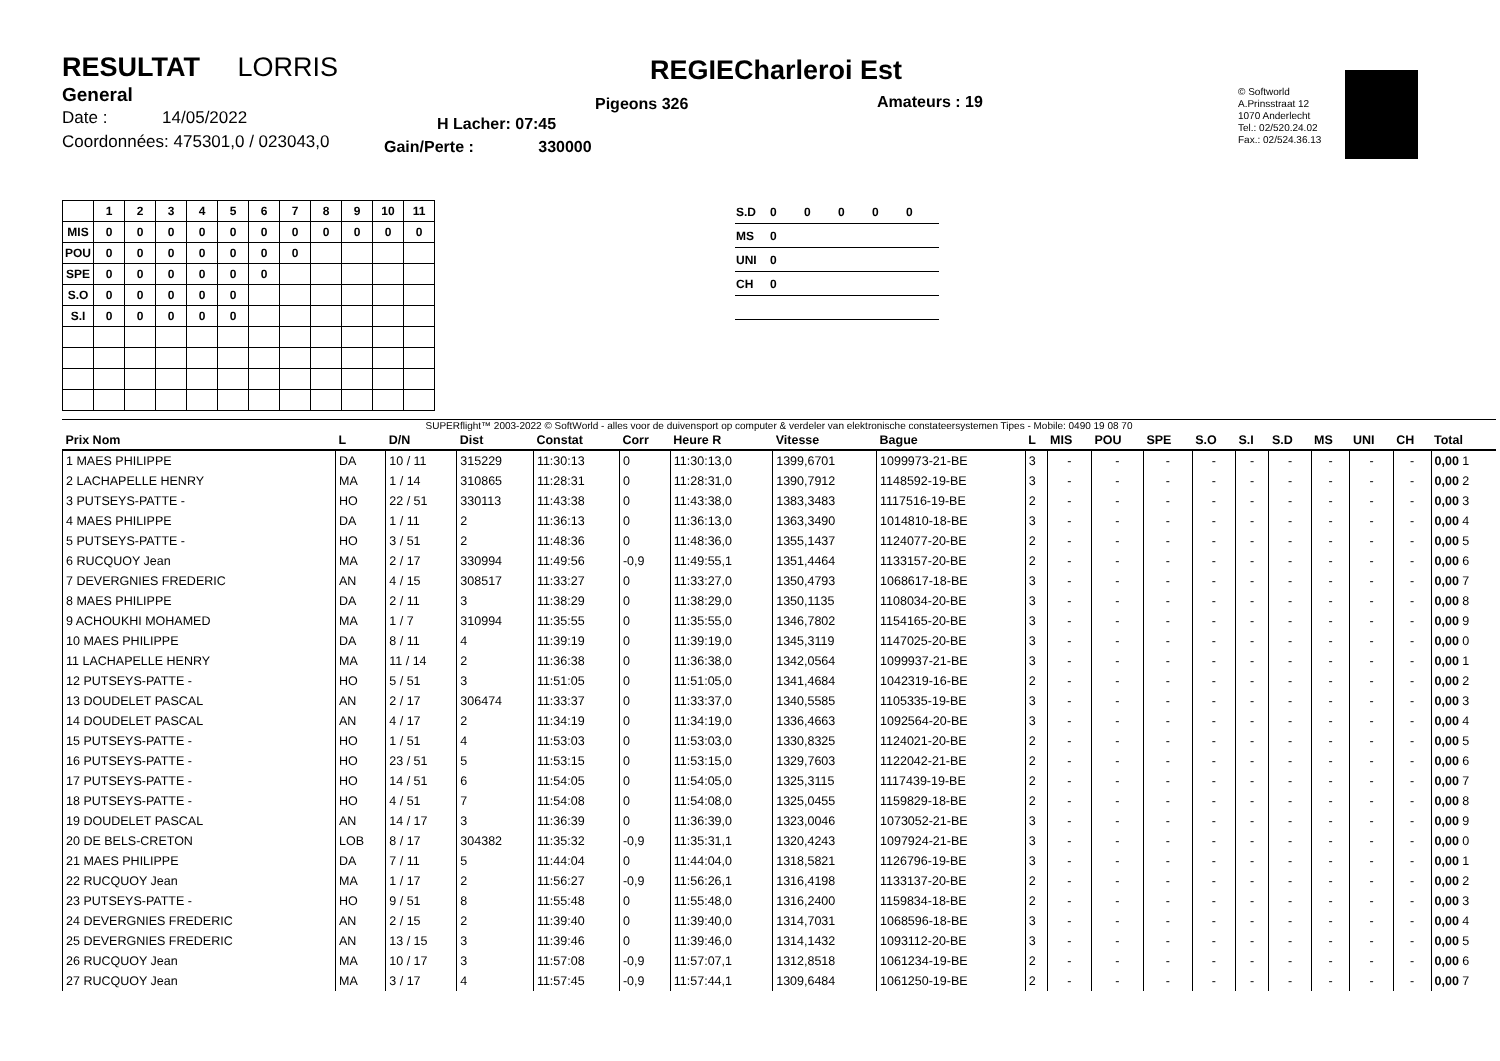RESULTAT LORRIS
General
Date : 14/05/2022
Coordonnées: 475301,0 / 023043,0
H Lacher: 07:45
Gain/Perte : 330000
REGIECharleroi Est
Pigeons 326 Amateurs : 19
© Softworld
A.Prinsstraat 12
1070 Anderlecht
Tel.: 02/520.24.02
Fax.: 02/524.36.13
| | 1 | 2 | 3 | 4 | 5 | 6 | 7 | 8 | 9 | 10 | 11 |
| --- | --- | --- | --- | --- | --- | --- | --- | --- | --- | --- | --- |
| MIS | 0 | 0 | 0 | 0 | 0 | 0 | 0 | 0 | 0 | 0 | 0 |
| POU | 0 | 0 | 0 | 0 | 0 | 0 | 0 | | | | |
| SPE | 0 | 0 | 0 | 0 | 0 | 0 | | | | | |
| S.O | 0 | 0 | 0 | 0 | 0 | | | | | | |
| S.I | 0 | 0 | 0 | 0 | 0 | | | | | | |
| S.D | 0 | 0 | 0 | 0 | 0 |
| MS | 0 | | | | |
| UNI | 0 | | | | |
| CH | 0 | | | | |
SUPERflight™ 2003-2022 © SoftWorld - alles voor de duivensport op computer & verdeler van elektronische constateersystemen Tipes - Mobile: 0490 19 08 70
| Prix Nom | L | D/N | Dist | Constat | Corr | Heure R | Vitesse | Bague | L | MIS | POU | SPE | S.O | S.I | S.D | MS | UNI | CH | Total |
| --- | --- | --- | --- | --- | --- | --- | --- | --- | --- | --- | --- | --- | --- | --- | --- | --- | --- | --- | --- |
| 1 MAES PHILIPPE | DA | 10 / 11 | 315229 | 11:30:13 | 0 | 11:30:13,0 | 1399,6701 | 1099973-21-BE | 3 | - | - | - | - | - | - | - | - | - | 0,00 1 |
| 2 LACHAPELLE HENRY | MA | 1 / 14 | 310865 | 11:28:31 | 0 | 11:28:31,0 | 1390,7912 | 1148592-19-BE | 3 | - | - | - | - | - | - | - | - | - | 0,00 2 |
| 3 PUTSEYS-PATTE - | HO | 22 / 51 | 330113 | 11:43:38 | 0 | 11:43:38,0 | 1383,3483 | 1117516-19-BE | 2 | - | - | - | - | - | - | - | - | - | 0,00 3 |
| 4 MAES PHILIPPE | DA | 1 / 11 | 2 | 11:36:13 | 0 | 11:36:13,0 | 1363,3490 | 1014810-18-BE | 3 | - | - | - | - | - | - | - | - | - | 0,00 4 |
| 5 PUTSEYS-PATTE - | HO | 3 / 51 | 2 | 11:48:36 | 0 | 11:48:36,0 | 1355,1437 | 1124077-20-BE | 2 | - | - | - | - | - | - | - | - | - | 0,00 5 |
| 6 RUCQUOY Jean | MA | 2 / 17 | 330994 | 11:49:56 | -0,9 | 11:49:55,1 | 1351,4464 | 1133157-20-BE | 2 | - | - | - | - | - | - | - | - | - | 0,00 6 |
| 7 DEVERGNIES FREDERIC | AN | 4 / 15 | 308517 | 11:33:27 | 0 | 11:33:27,0 | 1350,4793 | 1068617-18-BE | 3 | - | - | - | - | - | - | - | - | - | 0,00 7 |
| 8 MAES PHILIPPE | DA | 2 / 11 | 3 | 11:38:29 | 0 | 11:38:29,0 | 1350,1135 | 1108034-20-BE | 3 | - | - | - | - | - | - | - | - | - | 0,00 8 |
| 9 ACHOUKHI MOHAMED | MA | 1 / 7 | 310994 | 11:35:55 | 0 | 11:35:55,0 | 1346,7802 | 1154165-20-BE | 3 | - | - | - | - | - | - | - | - | - | 0,00 9 |
| 10 MAES PHILIPPE | DA | 8 / 11 | 4 | 11:39:19 | 0 | 11:39:19,0 | 1345,3119 | 1147025-20-BE | 3 | - | - | - | - | - | - | - | - | - | 0,00 0 |
| 11 LACHAPELLE HENRY | MA | 11 / 14 | 2 | 11:36:38 | 0 | 11:36:38,0 | 1342,0564 | 1099937-21-BE | 3 | - | - | - | - | - | - | - | - | - | 0,00 1 |
| 12 PUTSEYS-PATTE - | HO | 5 / 51 | 3 | 11:51:05 | 0 | 11:51:05,0 | 1341,4684 | 1042319-16-BE | 2 | - | - | - | - | - | - | - | - | - | 0,00 2 |
| 13 DOUDELET PASCAL | AN | 2 / 17 | 306474 | 11:33:37 | 0 | 11:33:37,0 | 1340,5585 | 1105335-19-BE | 3 | - | - | - | - | - | - | - | - | - | 0,00 3 |
| 14 DOUDELET PASCAL | AN | 4 / 17 | 2 | 11:34:19 | 0 | 11:34:19,0 | 1336,4663 | 1092564-20-BE | 3 | - | - | - | - | - | - | - | - | - | 0,00 4 |
| 15 PUTSEYS-PATTE - | HO | 1 / 51 | 4 | 11:53:03 | 0 | 11:53:03,0 | 1330,8325 | 1124021-20-BE | 2 | - | - | - | - | - | - | - | - | - | 0,00 5 |
| 16 PUTSEYS-PATTE - | HO | 23 / 51 | 5 | 11:53:15 | 0 | 11:53:15,0 | 1329,7603 | 1122042-21-BE | 2 | - | - | - | - | - | - | - | - | - | 0,00 6 |
| 17 PUTSEYS-PATTE - | HO | 14 / 51 | 6 | 11:54:05 | 0 | 11:54:05,0 | 1325,3115 | 1117439-19-BE | 2 | - | - | - | - | - | - | - | - | - | 0,00 7 |
| 18 PUTSEYS-PATTE - | HO | 4 / 51 | 7 | 11:54:08 | 0 | 11:54:08,0 | 1325,0455 | 1159829-18-BE | 2 | - | - | - | - | - | - | - | - | - | 0,00 8 |
| 19 DOUDELET PASCAL | AN | 14 / 17 | 3 | 11:36:39 | 0 | 11:36:39,0 | 1323,0046 | 1073052-21-BE | 3 | - | - | - | - | - | - | - | - | - | 0,00 9 |
| 20 DE BELS-CRETON | LOB | 8 / 17 | 304382 | 11:35:32 | -0,9 | 11:35:31,1 | 1320,4243 | 1097924-21-BE | 3 | - | - | - | - | - | - | - | - | - | 0,00 0 |
| 21 MAES PHILIPPE | DA | 7 / 11 | 5 | 11:44:04 | 0 | 11:44:04,0 | 1318,5821 | 1126796-19-BE | 3 | - | - | - | - | - | - | - | - | - | 0,00 1 |
| 22 RUCQUOY Jean | MA | 1 / 17 | 2 | 11:56:27 | -0,9 | 11:56:26,1 | 1316,4198 | 1133137-20-BE | 2 | - | - | - | - | - | - | - | - | - | 0,00 2 |
| 23 PUTSEYS-PATTE - | HO | 9 / 51 | 8 | 11:55:48 | 0 | 11:55:48,0 | 1316,2400 | 1159834-18-BE | 2 | - | - | - | - | - | - | - | - | - | 0,00 3 |
| 24 DEVERGNIES FREDERIC | AN | 2 / 15 | 2 | 11:39:40 | 0 | 11:39:40,0 | 1314,7031 | 1068596-18-BE | 3 | - | - | - | - | - | - | - | - | - | 0,00 4 |
| 25 DEVERGNIES FREDERIC | AN | 13 / 15 | 3 | 11:39:46 | 0 | 11:39:46,0 | 1314,1432 | 1093112-20-BE | 3 | - | - | - | - | - | - | - | - | - | 0,00 5 |
| 26 RUCQUOY Jean | MA | 10 / 17 | 3 | 11:57:08 | -0,9 | 11:57:07,1 | 1312,8518 | 1061234-19-BE | 2 | - | - | - | - | - | - | - | - | - | 0,00 6 |
| 27 RUCQUOY Jean | MA | 3 / 17 | 4 | 11:57:45 | -0,9 | 11:57:44,1 | 1309,6484 | 1061250-19-BE | 2 | - | - | - | - | - | - | - | - | - | 0,00 7 |